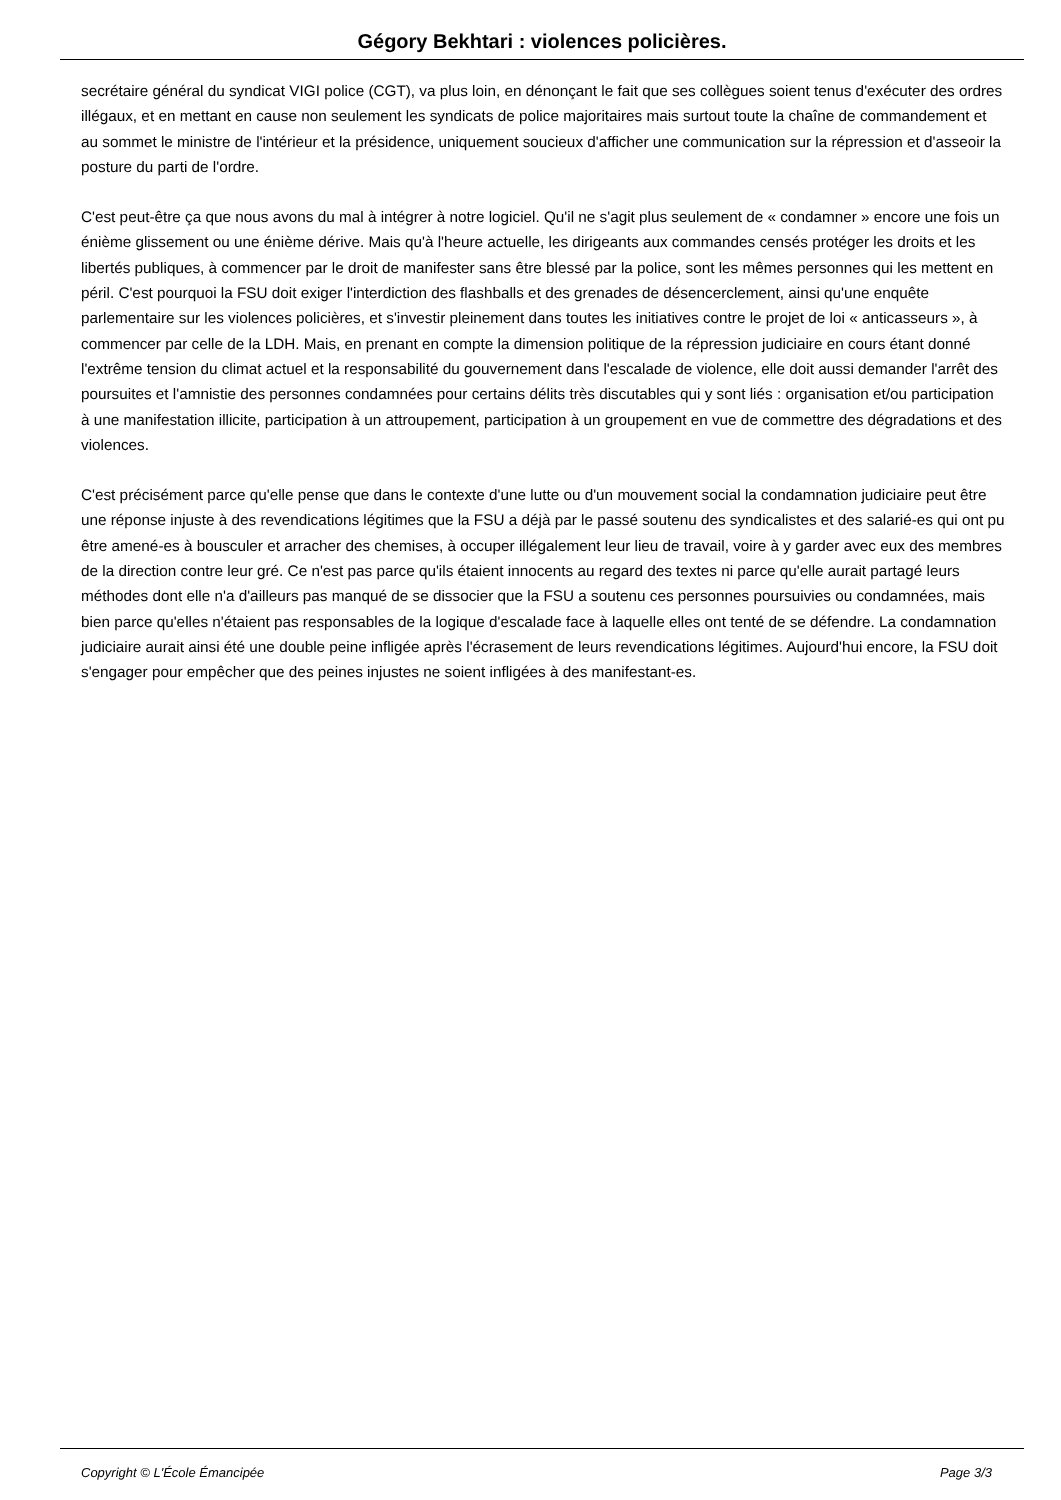Gégory Bekhtari : violences policières.
secrétaire général du syndicat VIGI police (CGT), va plus loin, en dénonçant le fait que ses collègues soient tenus d'exécuter des ordres illégaux, et en mettant en cause non seulement les syndicats de police majoritaires mais surtout toute la chaîne de commandement et au sommet le ministre de l'intérieur et la présidence, uniquement soucieux d'afficher une communication sur la répression et d'asseoir la posture du parti de l'ordre.
C'est peut-être ça que nous avons du mal à intégrer à notre logiciel. Qu'il ne s'agit plus seulement de « condamner » encore une fois un énième glissement ou une énième dérive. Mais qu'à l'heure actuelle, les dirigeants aux commandes censés protéger les droits et les libertés publiques, à commencer par le droit de manifester sans être blessé par la police, sont les mêmes personnes qui les mettent en péril. C'est pourquoi la FSU doit exiger l'interdiction des flashballs et des grenades de désencerclement, ainsi qu'une enquête parlementaire sur les violences policières, et s'investir pleinement dans toutes les initiatives contre le projet de loi « anticasseurs », à commencer par celle de la LDH. Mais, en prenant en compte la dimension politique de la répression judiciaire en cours étant donné l'extrême tension du climat actuel et la responsabilité du gouvernement dans l'escalade de violence, elle doit aussi demander l'arrêt des poursuites et l'amnistie des personnes condamnées pour certains délits très discutables qui y sont liés : organisation et/ou participation à une manifestation illicite, participation à un attroupement, participation à un groupement en vue de commettre des dégradations et des violences.
C'est précisément parce qu'elle pense que dans le contexte d'une lutte ou d'un mouvement social la condamnation judiciaire peut être une réponse injuste à des revendications légitimes que la FSU a déjà par le passé soutenu des syndicalistes et des salarié-es qui ont pu être amené-es à bousculer et arracher des chemises, à occuper illégalement leur lieu de travail, voire à y garder avec eux des membres de la direction contre leur gré. Ce n'est pas parce qu'ils étaient innocents au regard des textes ni parce qu'elle aurait partagé leurs méthodes dont elle n'a d'ailleurs pas manqué de se dissocier que la FSU a soutenu ces personnes poursuivies ou condamnées, mais bien parce qu'elles n'étaient pas responsables de la logique d'escalade face à laquelle elles ont tenté de se défendre. La condamnation judiciaire aurait ainsi été une double peine infligée après l'écrasement de leurs revendications légitimes. Aujourd'hui encore, la FSU doit s'engager pour empêcher que des peines injustes ne soient infligées à des manifestant-es.
Copyright © L'École Émancipée Page 3/3